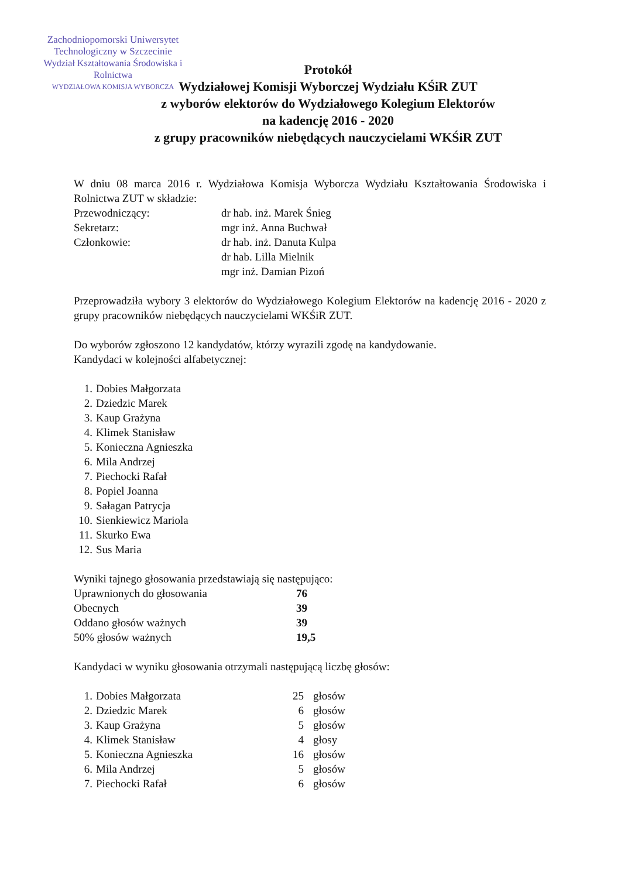Zachodniopomorski Uniwersytet
Technologiczny w Szczecinie
Wydział Kształtowania Środowiska i Rolnictwa
WYDZIAŁOWA KOMISJA WYBORCZA
Protokół
Wydziałowej Komisji Wyborczej Wydziału KŚiR ZUT
z wyborów elektorów do Wydziałowego Kolegium Elektorów
na kadencję 2016 - 2020
z grupy pracowników niebędących nauczycielami WKŚiR ZUT
W dniu 08 marca 2016 r. Wydziałowa Komisja Wyborcza Wydziału Kształtowania Środowiska i Rolnictwa ZUT w składzie:
| Przewodniczący: | dr hab. inż. Marek Śnieg |
| Sekretarz: | mgr inż. Anna Buchwał |
| Członkowie: | dr hab. inż. Danuta Kulpa |
| | dr hab. Lilla Mielnik |
| | mgr inż. Damian Pizoń |
Przeprowadziła wybory 3 elektorów do Wydziałowego Kolegium Elektorów na kadencję 2016 - 2020 z grupy pracowników niebędących nauczycielami WKŚiR ZUT.
Do wyborów zgłoszono 12 kandydatów, którzy wyrazili zgodę na kandydowanie.
Kandydaci w kolejności alfabetycznej:
| 1. | Dobies Małgorzata |
| 2. | Dziedzic Marek |
| 3. | Kaup Grażyna |
| 4. | Klimek Stanisław |
| 5. | Konieczna Agnieszka |
| 6. | Mila Andrzej |
| 7. | Piechocki Rafał |
| 8. | Popiel Joanna |
| 9. | Sałagan Patrycja |
| 10. | Sienkiewicz Mariola |
| 11. | Skurko Ewa |
| 12. | Sus Maria |
Wyniki tajnego głosowania przedstawiają się następująco:
| Uprawnionych do głosowania | 76 |
| Obecnych | 39 |
| Oddano głosów ważnych | 39 |
| 50% głosów ważnych | 19,5 |
Kandydaci w wyniku głosowania otrzymali następującą liczbę głosów:
| 1. | Dobies Małgorzata | 25 | głosów |
| 2. | Dziedzic Marek | 6 | głosów |
| 3. | Kaup Grażyna | 5 | głosów |
| 4. | Klimek Stanisław | 4 | głosy |
| 5. | Konieczna Agnieszka | 16 | głosów |
| 6. | Mila Andrzej | 5 | głosów |
| 7. | Piechocki Rafał | 6 | głosów |